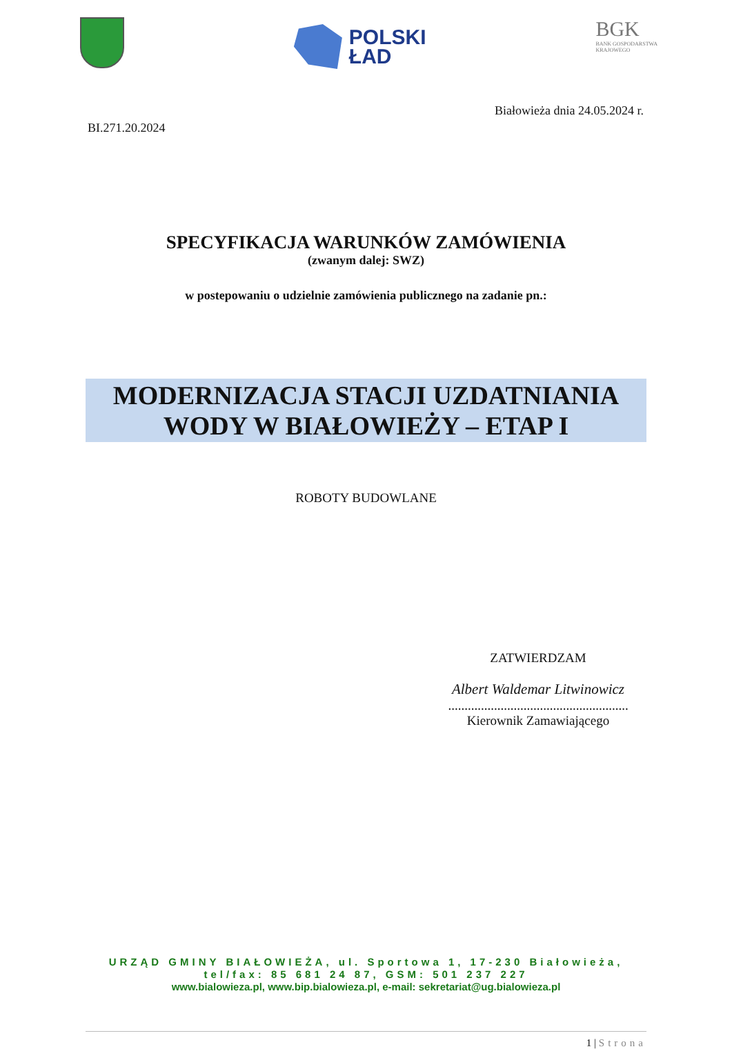POLSKI
ŁAD
BGK
BANK GOSPODARSTWA
KRAJOWEGO
Białowieża dnia 24.05.2024 r.
BI.271.20.2024
SPECYFIKACJA WARUNKÓW ZAMÓWIENIA
(zwanym dalej: SWZ)
w postepowaniu o udzielnie zamówienia publicznego na zadanie pn.:
MODERNIZACJA STACJI UZDATNIANIA
WODY W BIAŁOWIEŻY – ETAP I
ROBOTY BUDOWLANE
ZATWIERDZAM
Albert Waldemar Litwinowicz
.......................................................
Kierownik Zamawiającego
URZĄD GMINY BIAŁOWIEŻA, ul. Sportowa 1, 17-230 Białowieża,
tel/fax: 85 681 24 87, GSM: 501 237 227
www.bialowieza.pl, www.bip.bialowieza.pl, e-mail: sekretariat@ug.bialowieza.pl
1 | Strona